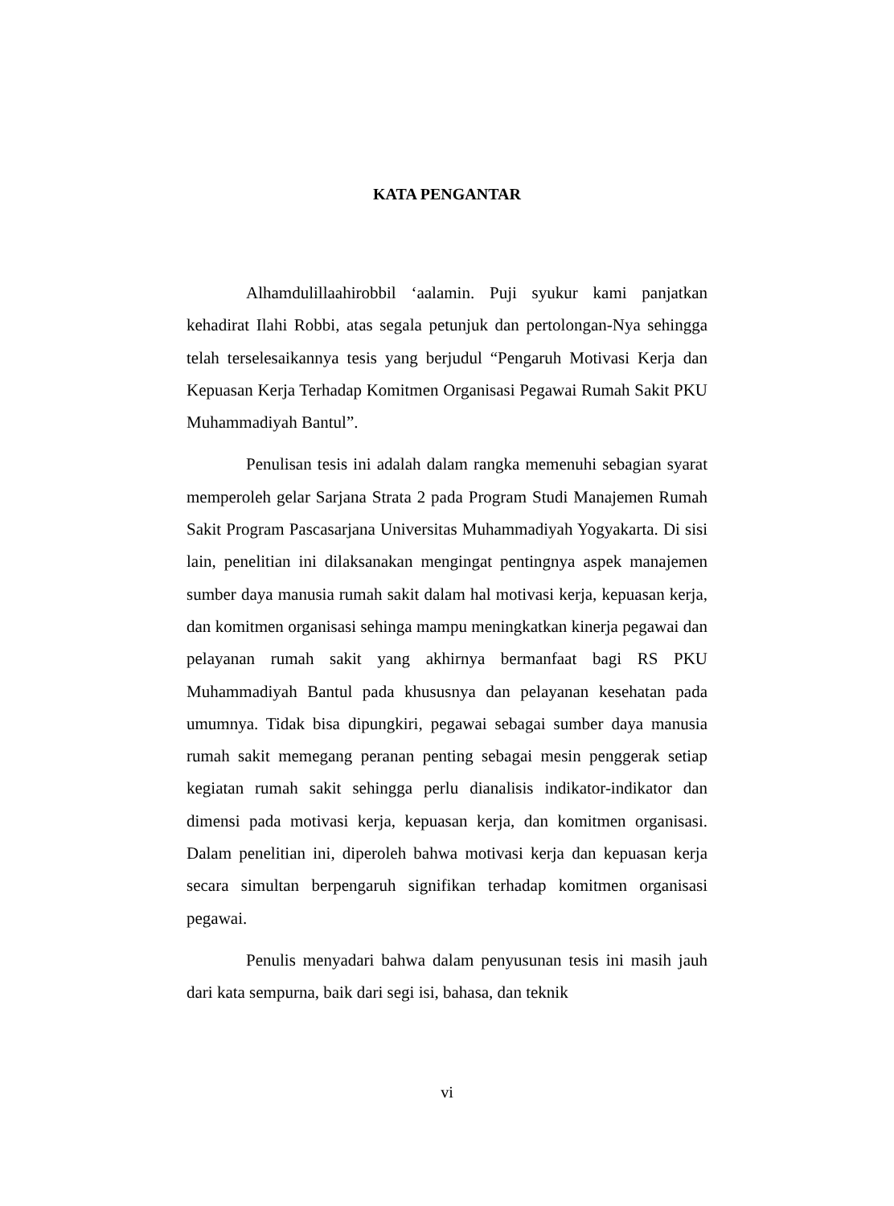KATA PENGANTAR
Alhamdulillaahirobbil ‘aalamin. Puji syukur kami panjatkan kehadirat Ilahi Robbi, atas segala petunjuk dan pertolongan-Nya sehingga telah terselesaikannya tesis yang berjudul “Pengaruh Motivasi Kerja dan Kepuasan Kerja Terhadap Komitmen Organisasi Pegawai Rumah Sakit PKU Muhammadiyah Bantul”.
Penulisan tesis ini adalah dalam rangka memenuhi sebagian syarat memperoleh gelar Sarjana Strata 2 pada Program Studi Manajemen Rumah Sakit Program Pascasarjana Universitas Muhammadiyah Yogyakarta. Di sisi lain, penelitian ini dilaksanakan mengingat pentingnya aspek manajemen sumber daya manusia rumah sakit dalam hal motivasi kerja, kepuasan kerja, dan komitmen organisasi sehinga mampu meningkatkan kinerja pegawai dan pelayanan rumah sakit yang akhirnya bermanfaat bagi RS PKU Muhammadiyah Bantul pada khususnya dan pelayanan kesehatan pada umumnya. Tidak bisa dipungkiri, pegawai sebagai sumber daya manusia rumah sakit memegang peranan penting sebagai mesin penggerak setiap kegiatan rumah sakit sehingga perlu dianalisis indikator-indikator dan dimensi pada motivasi kerja, kepuasan kerja, dan komitmen organisasi. Dalam penelitian ini, diperoleh bahwa motivasi kerja dan kepuasan kerja secara simultan berpengaruh signifikan terhadap komitmen organisasi pegawai.
Penulis menyadari bahwa dalam penyusunan tesis ini masih jauh dari kata sempurna, baik dari segi isi, bahasa, dan teknik
vi